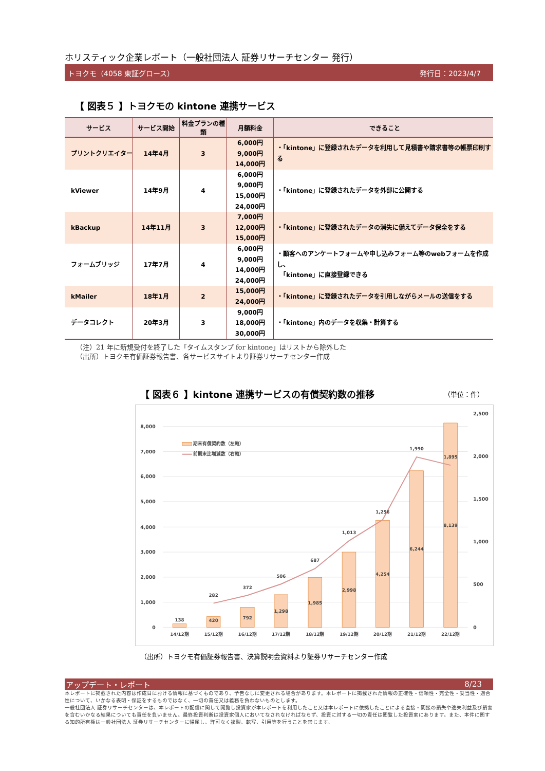ホリスティック企業レポート（一般社団法人 証券リサーチセンター 発行）
トヨクモ（4058 東証グロース） 発行日：2023/4/7
【 図表５ 】トヨクモの kintone 連携サービス
| サービス | サービス開始 | 料金プランの種類 | 月額料金 | できること |
| --- | --- | --- | --- | --- |
| プリントクリエイター | 14年4月 | 3 | 6,000円 9,000円 14,000円 | ・「kintone」に登録されたデータを利用して見積書や請求書等の帳票印刷する |
| kViewer | 14年9月 | 4 | 6,000円 9,000円 15,000円 24,000円 | ・「kintone」に登録されたデータを外部に公開する |
| kBackup | 14年11月 | 3 | 7,000円 12,000円 15,000円 | ・「kintone」に登録されたデータの消失に備えてデータ保全をする |
| フォームブリッジ | 17年7月 | 4 | 6,000円 9,000円 14,000円 24,000円 | ・顧客へのアンケートフォームや申し込みフォーム等のwebフォームを作成し、 「kintone」に直接登録できる |
| kMailer | 18年1月 | 2 | 15,000円 24,000円 | ・「kintone」に登録されたデータを引用しながらメールの送信をする |
| データコレクト | 20年3月 | 3 | 9,000円 18,000円 30,000円 | ・「kintone」内のデータを収集・計算する |
（注）21 年に新規受付を終了した「タイムスタンプ for kintone」はリストから除外した
（出所）トヨクモ有価証券報告書、各サービスサイトより証券リサーチセンター作成
【 図表６ 】kintone 連携サービスの有償契約数の推移 （単位：件）
0
1,000
2,000
3,000
4,000
5,000
6,000
7,000
8,000
0
500
1,000
1,500
2,000
2,500
138
420
792
1,298
1,985
2,998
4,254
6,244
8,139
282
372
506
687
1,013
1,256
1,990
1,895
14/12期
15/12期
16/12期
17/12期
18/12期
19/12期
20/12期
21/12期
22/12期
期末有償契約数（左軸）
前期末比増減数（右軸）
（出所）トヨクモ有価証券報告書、決算説明会資料より証券リサーチセンター作成
アップデート・レポート 8/23
本レポートに掲載された内容は作成日における情報に基づくものであり、予告なしに変更される場合があります。本レポートに掲載された情報の正確性・信頼性・完全性・妥当性・適合性について、いかなる表明・保証をするものではなく、一切の責任又は義務を負わないものとします。
一般社団法人 証券リサーチセンターは、本レポートの配信に関して閲覧し投資家が本レポートを利用したこと又は本レポートに依拠したことによる直接・間接の損失や逸失利益及び損害を含むいかなる結果についても責任を負いません。最終投資判断は投資家個人においてなされなければならず、投資に対する一切の責任は閲覧した投資家にあります。また、本件に関する知的所有権は一般社団法人 証券リサーチセンターに帰属し、許可なく複製、転写、引用等を行うことを禁じます。